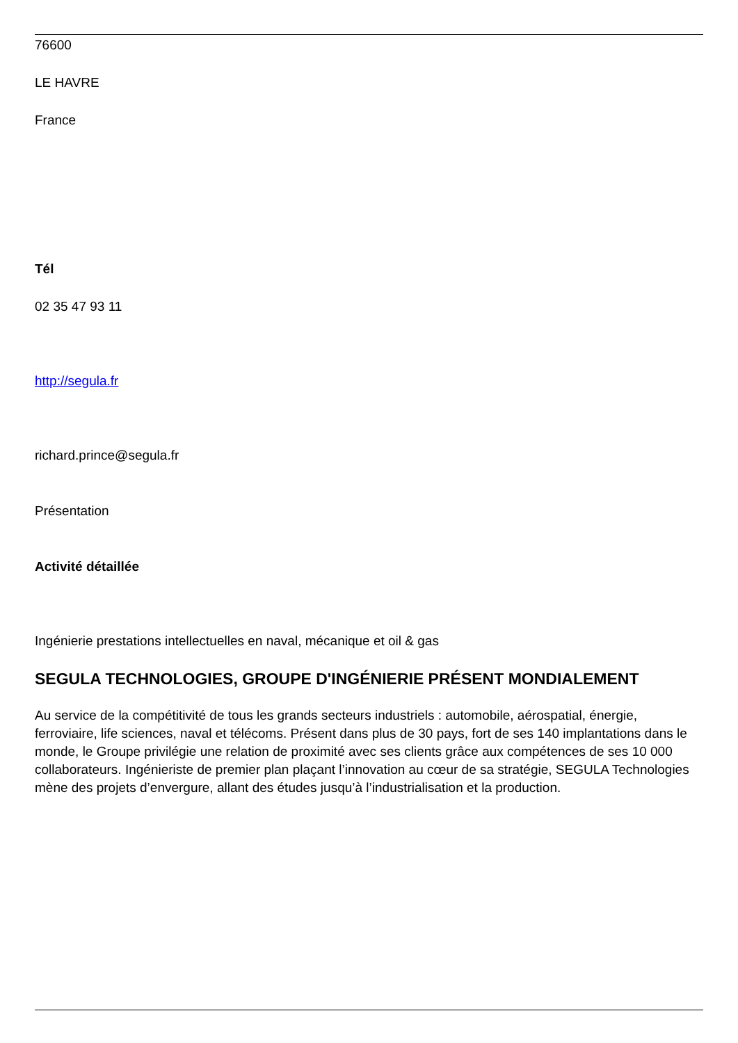76600
LE HAVRE
France
Tél
02 35 47 93 11
http://segula.fr
richard.prince@segula.fr
Présentation
Activité détaillée
Ingénierie prestations intellectuelles en naval, mécanique et oil & gas
SEGULA TECHNOLOGIES, GROUPE D'INGÉNIERIE PRÉSENT MONDIALEMENT
Au service de la compétitivité de tous les grands secteurs industriels : automobile, aérospatial, énergie, ferroviaire, life sciences, naval et télécoms. Présent dans plus de 30 pays, fort de ses 140 implantations dans le monde, le Groupe privilégie une relation de proximité avec ses clients grâce aux compétences de ses 10 000 collaborateurs. Ingénieriste de premier plan plaçant l’innovation au cœur de sa stratégie, SEGULA Technologies mène des projets d’envergure, allant des études jusqu’à l’industrialisation et la production.